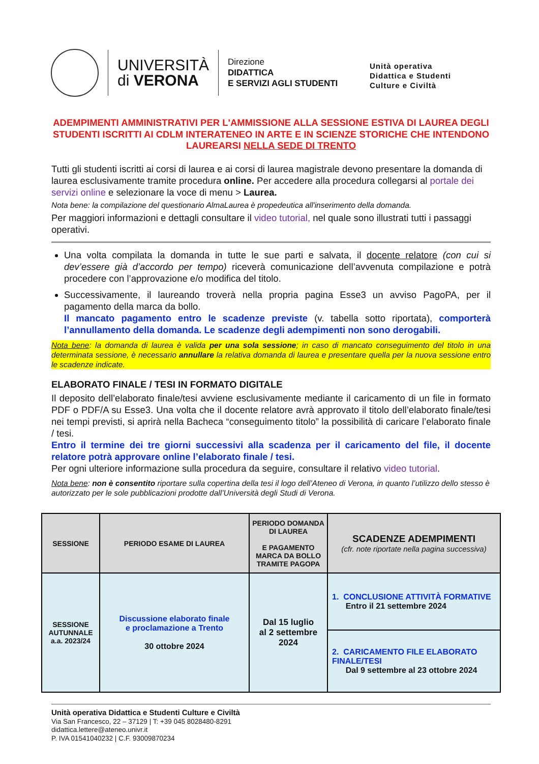UNIVERSITÀ
di VERONA
Direzione
DIDATTICA
E SERVIZI AGLI STUDENTI
Unità operativa
Didattica e Studenti
Culture e Civiltà
ADEMPIMENTI AMMINISTRATIVI PER L'AMMISSIONE ALLA SESSIONE ESTIVA DI LAUREA DEGLI STUDENTI ISCRITTI AI CDLM INTERATENEO IN ARTE E IN SCIENZE STORICHE CHE INTENDONO LAUREARSI NELLA SEDE DI TRENTO
Tutti gli studenti iscritti ai corsi di laurea e ai corsi di laurea magistrale devono presentare la domanda di laurea esclusivamente tramite procedura online. Per accedere alla procedura collegarsi al portale dei servizi online e selezionare la voce di menu > Laurea.
Nota bene: la compilazione del questionario AlmaLaurea è propedeutica all'inserimento della domanda.
Per maggiori informazioni e dettagli consultare il video tutorial, nel quale sono illustrati tutti i passaggi operativi.
Una volta compilata la domanda in tutte le sue parti e salvata, il docente relatore (con cui si dev’essere già d’accordo per tempo) riceverà comunicazione dell’avvenuta compilazione e potrà procedere con l’approvazione e/o modifica del titolo.
Successivamente, il laureando troverà nella propria pagina Esse3 un avviso PagoPA, per il pagamento della marca da bollo.
Il mancato pagamento entro le scadenze previste (v. tabella sotto riportata), comporterà l’annullamento della domanda. Le scadenze degli adempimenti non sono derogabili.
Nota bene: la domanda di laurea è valida per una sola sessione; in caso di mancato conseguimento del titolo in una determinata sessione, è necessario annullare la relativa domanda di laurea e presentare quella per la nuova sessione entro le scadenze indicate.
ELABORATO FINALE / TESI IN FORMATO DIGITALE
Il deposito dell’elaborato finale/tesi avviene esclusivamente mediante il caricamento di un file in formato PDF o PDF/A su Esse3. Una volta che il docente relatore avrà approvato il titolo dell’elaborato finale/tesi nei tempi previsti, si aprirà nella Bacheca “conseguimento titolo” la possibilità di caricare l’elaborato finale / tesi.
Entro il termine dei tre giorni successivi alla scadenza per il caricamento del file, il docente relatore potrà approvare online l’elaborato finale / tesi.
Per ogni ulteriore informazione sulla procedura da seguire, consultare il relativo video tutorial.
Nota bene: non è consentito riportare sulla copertina della tesi il logo dell’Ateneo di Verona, in quanto l’utilizzo dello stesso è autorizzato per le sole pubblicazioni prodotte dall’Università degli Studi di Verona.
| SESSIONE | PERIODO ESAME DI LAUREA | PERIODO DOMANDA DI LAUREA E PAGAMENTO MARCA DA BOLLO TRAMITE PAGOPA | SCADENZE ADEMPIMENTI (cfr. note riportate nella pagina successiva) |
| --- | --- | --- | --- |
| SESSIONE AUTUNNALE a.a. 2023/24 | Discussione elaborato finale e proclamazione a Trento 30 ottobre 2024 | Dal 15 luglio al 2 settembre 2024 | 1. CONCLUSIONE ATTIVITÀ FORMATIVE Entro il 21 settembre 2024 |
| | | | 2. CARICAMENTO FILE ELABORATO FINALE/TESI Dal 9 settembre al 23 ottobre 2024 |
Unità operativa Didattica e Studenti Culture e Civiltà
Via San Francesco, 22 – 37129 | T: +39 045 8028480-8291
didattica.lettere@ateneo.univr.it
P. IVA 01541040232 | C.F. 93009870234